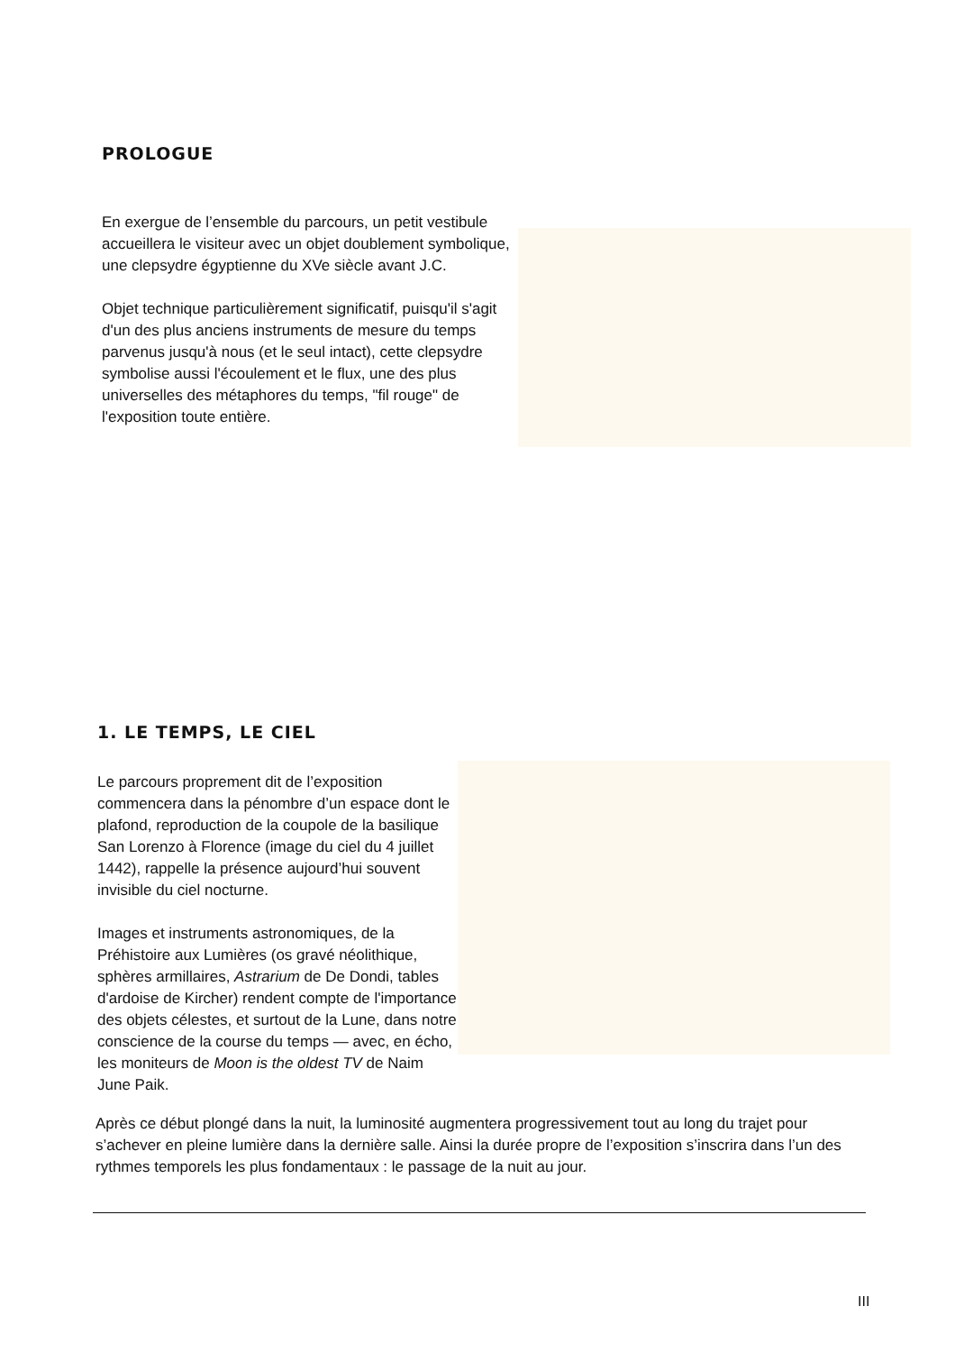PROLOGUE
En exergue de l’ensemble du parcours, un petit vestibule accueillera le visiteur avec un objet doublement symbolique, une clepsydre égyptienne du XVe siècle avant J.C.
Objet technique particulièrement significatif, puisqu'il s'agit d'un des plus anciens instruments de mesure du temps parvenus jusqu'à nous (et le seul intact), cette clepsydre symbolise aussi l'écoulement et le flux, une des plus universelles des métaphores du temps, "fil rouge" de l'exposition toute entière.
1. LE TEMPS, LE CIEL
Le parcours proprement dit de l’exposition commencera dans la pénombre d’un espace dont le plafond, reproduction de la coupole de la basilique San Lorenzo à Florence (image du ciel du 4 juillet 1442), rappelle la présence aujourd’hui souvent invisible du ciel nocturne.
Images et instruments astronomiques, de la Préhistoire aux Lumières (os gravé néolithique, sphères armillaires, Astrarium de De Dondi, tables d'ardoise de Kircher) rendent compte de l'importance des objets célestes, et surtout de la Lune, dans notre conscience de la course du temps — avec, en écho, les moniteurs de Moon is the oldest TV de Naim June Paik.
Après ce début plongé dans la nuit, la luminosité augmentera progressivement tout au long du trajet pour s’achever en pleine lumière dans la dernière salle. Ainsi la durée propre de l’exposition s’inscrira dans l’un des rythmes temporels les plus fondamentaux : le passage de la nuit au jour.
III